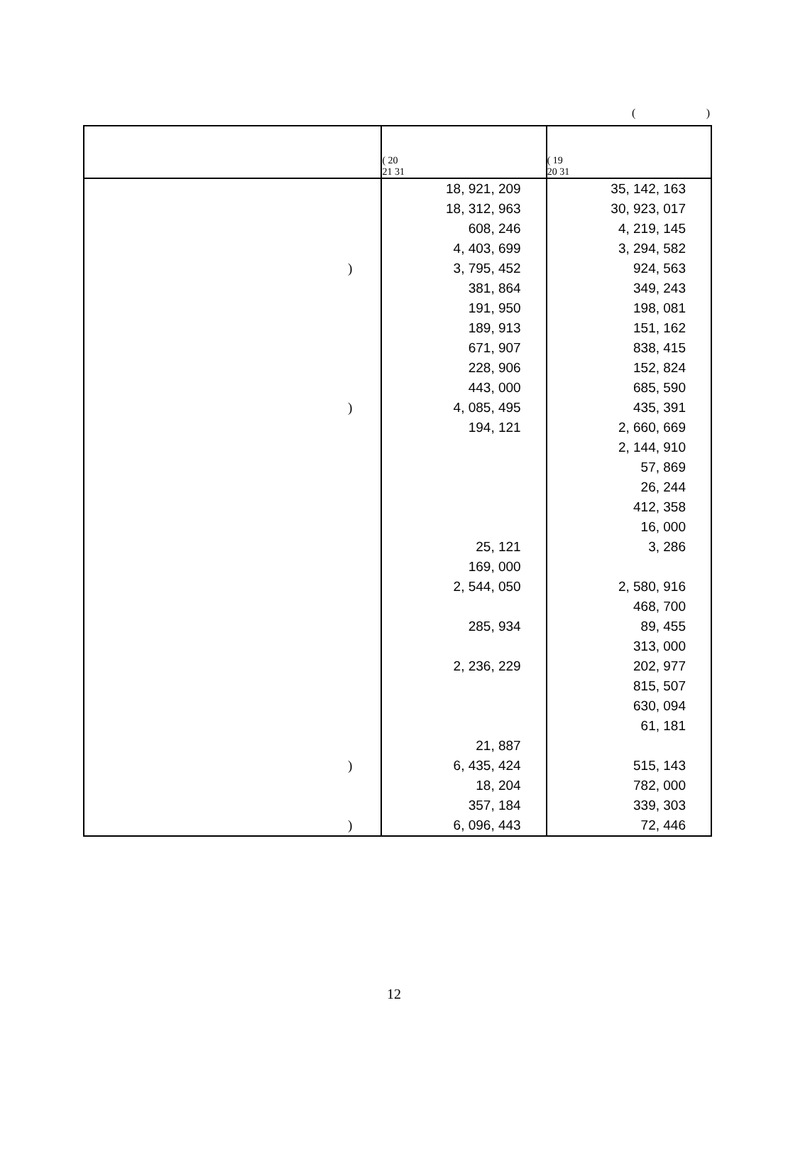()
| | ( 20 21 31 | ( 19 20 31 |
| --- | --- | --- |
| | 18, 921, 209 | 35, 142, 163 |
| | 18, 312, 963 | 30, 923, 017 |
| | 608, 246 | 4, 219, 145 |
| | 4, 403, 699 | 3, 294, 582 |
| ) | 3, 795, 452 | 924, 563 |
| | 381, 864 | 349, 243 |
| | 191, 950 | 198, 081 |
| | 189, 913 | 151, 162 |
| | 671, 907 | 838, 415 |
| | 228, 906 | 152, 824 |
| | 443, 000 | 685, 590 |
| ) | 4, 085, 495 | 435, 391 |
| | 194, 121 | 2, 660, 669 |
| | | 2, 144, 910 |
| | | 57, 869 |
| | | 26, 244 |
| | | 412, 358 |
| | | 16, 000 |
| | 25, 121 | 3, 286 |
| | 169, 000 | |
| | 2, 544, 050 | 2, 580, 916 |
| | | 468, 700 |
| | 285, 934 | 89, 455 |
| | | 313, 000 |
| | 2, 236, 229 | 202, 977 |
| | | 815, 507 |
| | | 630, 094 |
| | | 61, 181 |
| | 21, 887 | |
| ) | 6, 435, 424 | 515, 143 |
| | 18, 204 | 782, 000 |
| | 357, 184 | 339, 303 |
| ) | 6, 096, 443 | 72, 446 |
12